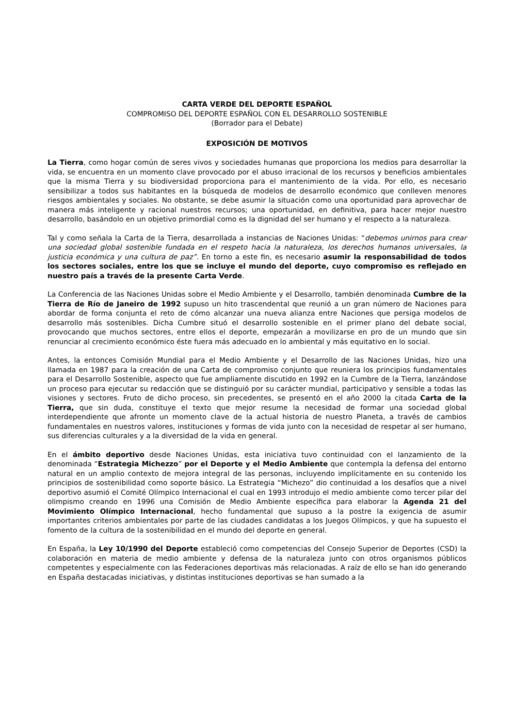CARTA VERDE DEL DEPORTE ESPAÑOL
COMPROMISO DEL DEPORTE ESPAÑOL CON EL DESARROLLO SOSTENIBLE
(Borrador para el Debate)
EXPOSICIÓN DE MOTIVOS
La Tierra, como hogar común de seres vivos y sociedades humanas que proporciona los medios para desarrollar la vida, se encuentra en un momento clave provocado por el abuso irracional de los recursos y beneficios ambientales que la misma Tierra y su biodiversidad proporciona para el mantenimiento de la vida. Por ello, es necesario sensibilizar a todos sus habitantes en la búsqueda de modelos de desarrollo económico que conlleven menores riesgos ambientales y sociales. No obstante, se debe asumir la situación como una oportunidad para aprovechar de manera más inteligente y racional nuestros recursos; una oportunidad, en definitiva, para hacer mejor nuestro desarrollo, basándolo en un objetivo primordial como es la dignidad del ser humano y el respecto a la naturaleza.
Tal y como señala la Carta de la Tierra, desarrollada a instancias de Naciones Unidas: “debemos unirnos para crear una sociedad global sostenible fundada en el respeto hacia la naturaleza, los derechos humanos universales, la justicia económica y una cultura de paz”. En torno a este fin, es necesario asumir la responsabilidad de todos los sectores sociales, entre los que se incluye el mundo del deporte, cuyo compromiso es reflejado en nuestro país a través de la presente Carta Verde.
La Conferencia de las Naciones Unidas sobre el Medio Ambiente y el Desarrollo, también denominada Cumbre de la Tierra de Río de Janeiro de 1992 supuso un hito trascendental que reunió a un gran número de Naciones para abordar de forma conjunta el reto de cómo alcanzar una nueva alianza entre Naciones que persiga modelos de desarrollo más sostenibles. Dicha Cumbre situó el desarrollo sostenible en el primer plano del debate social, provocando que muchos sectores, entre ellos el deporte, empezarán a movilizarse en pro de un mundo que sin renunciar al crecimiento económico éste fuera más adecuado en lo ambiental y más equitativo en lo social.
Antes, la entonces Comisión Mundial para el Medio Ambiente y el Desarrollo de las Naciones Unidas, hizo una llamada en 1987 para la creación de una Carta de compromiso conjunto que reuniera los principios fundamentales para el Desarrollo Sostenible, aspecto que fue ampliamente discutido en 1992 en la Cumbre de la Tierra, lanzándose un proceso para ejecutar su redacción que se distinguió por su carácter mundial, participativo y sensible a todas las visiones y sectores. Fruto de dicho proceso, sin precedentes, se presentó en el año 2000 la citada Carta de la Tierra, que sin duda, constituye el texto que mejor resume la necesidad de formar una sociedad global interdependiente que afronte un momento clave de la actual historia de nuestro Planeta, a través de cambios fundamentales en nuestros valores, instituciones y formas de vida junto con la necesidad de respetar al ser humano, sus diferencias culturales y a la diversidad de la vida en general.
En el ámbito deportivo desde Naciones Unidas, esta iniciativa tuvo continuidad con el lanzamiento de la denominada “Estrategia Michezzo” por el Deporte y el Medio Ambiente que contempla la defensa del entorno natural en un amplio contexto de mejora integral de las personas, incluyendo implícitamente en su contenido los principios de sostenibilidad como soporte básico. La Estrategia “Michezo” dio continuidad a los desafíos que a nivel deportivo asumió el Comité Olímpico Internacional el cual en 1993 introdujo el medio ambiente como tercer pilar del olimpismo creando en 1996 una Comisión de Medio Ambiente específica para elaborar la Agenda 21 del Movimiento Olímpico Internacional, hecho fundamental que supuso a la postre la exigencia de asumir importantes criterios ambientales por parte de las ciudades candidatas a los Juegos Olímpicos, y que ha supuesto el fomento de la cultura de la sostenibilidad en el mundo del deporte en general.
En España, la Ley 10/1990 del Deporte estableció como competencias del Consejo Superior de Deportes (CSD) la colaboración en materia de medio ambiente y defensa de la naturaleza junto con otros organismos públicos competentes y especialmente con las Federaciones deportivas más relacionadas. A raíz de ello se han ido generando en España destacadas iniciativas, y distintas instituciones deportivas se han sumado a la